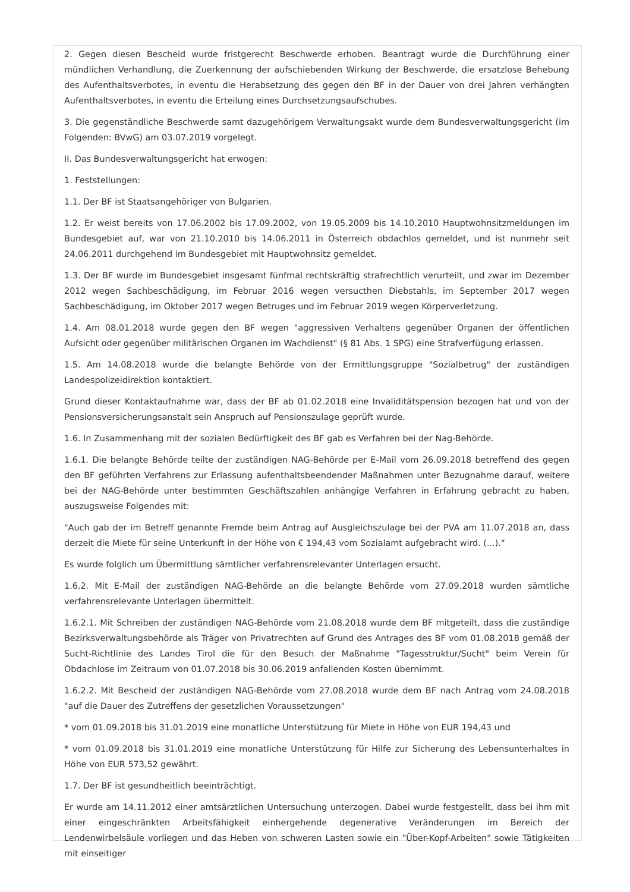2. Gegen diesen Bescheid wurde fristgerecht Beschwerde erhoben. Beantragt wurde die Durchführung einer mündlichen Verhandlung, die Zuerkennung der aufschiebenden Wirkung der Beschwerde, die ersatzlose Behebung des Aufenthaltsverbotes, in eventu die Herabsetzung des gegen den BF in der Dauer von drei Jahren verhängten Aufenthaltsverbotes, in eventu die Erteilung eines Durchsetzungsaufschubes.
3. Die gegenständliche Beschwerde samt dazugehörigem Verwaltungsakt wurde dem Bundesverwaltungsgericht (im Folgenden: BVwG) am 03.07.2019 vorgelegt.
II. Das Bundesverwaltungsgericht hat erwogen:
1. Feststellungen:
1.1. Der BF ist Staatsangehöriger von Bulgarien.
1.2. Er weist bereits von 17.06.2002 bis 17.09.2002, von 19.05.2009 bis 14.10.2010 Hauptwohnsitzmeldungen im Bundesgebiet auf, war von 21.10.2010 bis 14.06.2011 in Österreich obdachlos gemeldet, und ist nunmehr seit 24.06.2011 durchgehend im Bundesgebiet mit Hauptwohnsitz gemeldet.
1.3. Der BF wurde im Bundesgebiet insgesamt fünfmal rechtskräftig strafrechtlich verurteilt, und zwar im Dezember 2012 wegen Sachbeschädigung, im Februar 2016 wegen versucthen Diebstahls, im September 2017 wegen Sachbeschädigung, im Oktober 2017 wegen Betruges und im Februar 2019 wegen Körperverletzung.
1.4. Am 08.01.2018 wurde gegen den BF wegen "aggressiven Verhaltens gegenüber Organen der öffentlichen Aufsicht oder gegenüber militärischen Organen im Wachdienst" (§ 81 Abs. 1 SPG) eine Strafverfügung erlassen.
1.5. Am 14.08.2018 wurde die belangte Behörde von der Ermittlungsgruppe "Sozialbetrug" der zuständigen Landespolizeidirektion kontaktiert.
Grund dieser Kontaktaufnahme war, dass der BF ab 01.02.2018 eine Invaliditätspension bezogen hat und von der Pensionsversicherungsanstalt sein Anspruch auf Pensionszulage geprüft wurde.
1.6. In Zusammenhang mit der sozialen Bedürftigkeit des BF gab es Verfahren bei der Nag-Behörde.
1.6.1. Die belangte Behörde teilte der zuständigen NAG-Behörde per E-Mail vom 26.09.2018 betreffend des gegen den BF geführten Verfahrens zur Erlassung aufenthaltsbeendender Maßnahmen unter Bezugnahme darauf, weitere bei der NAG-Behörde unter bestimmten Geschäftszahlen anhängige Verfahren in Erfahrung gebracht zu haben, auszugsweise Folgendes mit:
"Auch gab der im Betreff genannte Fremde beim Antrag auf Ausgleichszulage bei der PVA am 11.07.2018 an, dass derzeit die Miete für seine Unterkunft in der Höhe von € 194,43 vom Sozialamt aufgebracht wird. (...)."
Es wurde folglich um Übermittlung sämtlicher verfahrensrelevanter Unterlagen ersucht.
1.6.2. Mit E-Mail der zuständigen NAG-Behörde an die belangte Behörde vom 27.09.2018 wurden sämtliche verfahrensrelevante Unterlagen übermittelt.
1.6.2.1. Mit Schreiben der zuständigen NAG-Behörde vom 21.08.2018 wurde dem BF mitgeteilt, dass die zuständige Bezirksverwaltungsbehörde als Träger von Privatrechten auf Grund des Antrages des BF vom 01.08.2018 gemäß der Sucht-Richtlinie des Landes Tirol die für den Besuch der Maßnahme "Tagesstruktur/Sucht" beim Verein für Obdachlose im Zeitraum von 01.07.2018 bis 30.06.2019 anfallenden Kosten übernimmt.
1.6.2.2. Mit Bescheid der zuständigen NAG-Behörde vom 27.08.2018 wurde dem BF nach Antrag vom 24.08.2018 "auf die Dauer des Zutreffens der gesetzlichen Voraussetzungen"
* vom 01.09.2018 bis 31.01.2019 eine monatliche Unterstützung für Miete in Höhe von EUR 194,43 und
* vom 01.09.2018 bis 31.01.2019 eine monatliche Unterstützung für Hilfe zur Sicherung des Lebensunterhaltes in Höhe von EUR 573,52 gewährt.
1.7. Der BF ist gesundheitlich beeinträchtigt.
Er wurde am 14.11.2012 einer amtsärztlichen Untersuchung unterzogen. Dabei wurde festgestellt, dass bei ihm mit einer eingeschränkten Arbeitsfähigkeit einhergehende degenerative Veränderungen im Bereich der Lendenwirbelsäule vorliegen und das Heben von schweren Lasten sowie ein "Über-Kopf-Arbeiten" sowie Tätigkeiten mit einseitiger